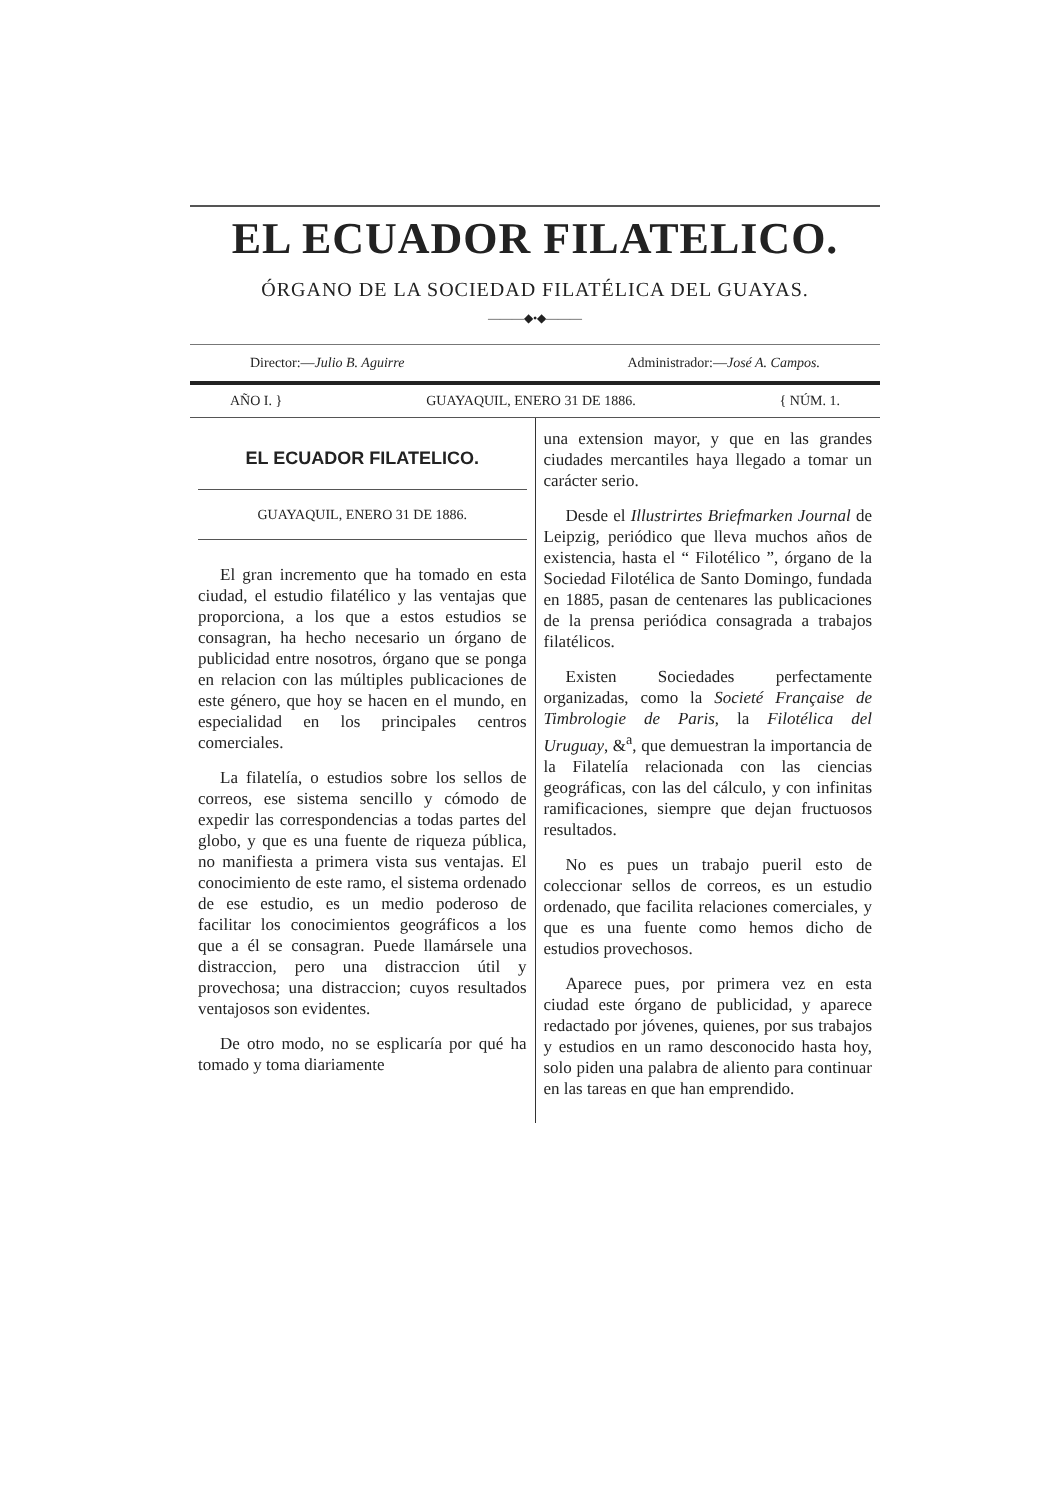EL ECUADOR FILATELICO.
ÓRGANO DE LA SOCIEDAD FILATÉLICA DEL GUAYAS.
———◆•◆———
Director:—Julio B. Aguirre Administrador:—José A. Campos.
AÑO I. } GUAYAQUIL, ENERO 31 DE 1886. { NÚM. 1.
EL ECUADOR FILATELICO.
GUAYAQUIL, ENERO 31 DE 1886.
El gran incremento que ha tomado en esta ciudad, el estudio filatélico y las ventajas que proporciona, a los que a estos estudios se consagran, ha hecho necesario un órgano de publicidad entre nosotros, órgano que se ponga en relacion con las múltiples publicaciones de este género, que hoy se hacen en el mundo, en especialidad en los principales centros comerciales.
La filatelía, o estudios sobre los sellos de correos, ese sistema sencillo y cómodo de expedir las correspondencias a todas partes del globo, y que es una fuente de riqueza pública, no manifiesta a primera vista sus ventajas. El conocimiento de este ramo, el sistema ordenado de ese estudio, es un medio poderoso de facilitar los conocimientos geográficos a los que a él se consagran. Puede llamársele una distraccion, pero una distraccion útil y provechosa; una distraccion; cuyos resultados ventajosos son evidentes.
De otro modo, no se esplicaría por qué ha tomado y toma diariamente
una extension mayor, y que en las grandes ciudades mercantiles haya llegado a tomar un carácter serio.
Desde el Illustrirtes Briefmarken Journal de Leipzig, periódico que lleva muchos años de existencia, hasta el “ Filotélico ”, órgano de la Sociedad Filotélica de Santo Domingo, fundada en 1885, pasan de centenares las publicaciones de la prensa periódica consagrada a trabajos filatélicos.
Existen Sociedades perfectamente organizadas, como la Societé Française de Timbrologie de Paris, la Filotélica del Uruguay, &<sup>a</sup>, que demuestran la importancia de la Filatelía relacionada con las ciencias geográficas, con las del cálculo, y con infinitas ramificaciones, siempre que dejan fructuosos resultados.
No es pues un trabajo pueril esto de coleccionar sellos de correos, es un estudio ordenado, que facilita relaciones comerciales, y que es una fuente como hemos dicho de estudios provechosos.
Aparece pues, por primera vez en esta ciudad este órgano de publicidad, y aparece redactado por jóvenes, quienes, por sus trabajos y estudios en un ramo desconocido hasta hoy, solo piden una palabra de aliento para continuar en las tareas en que han emprendido.